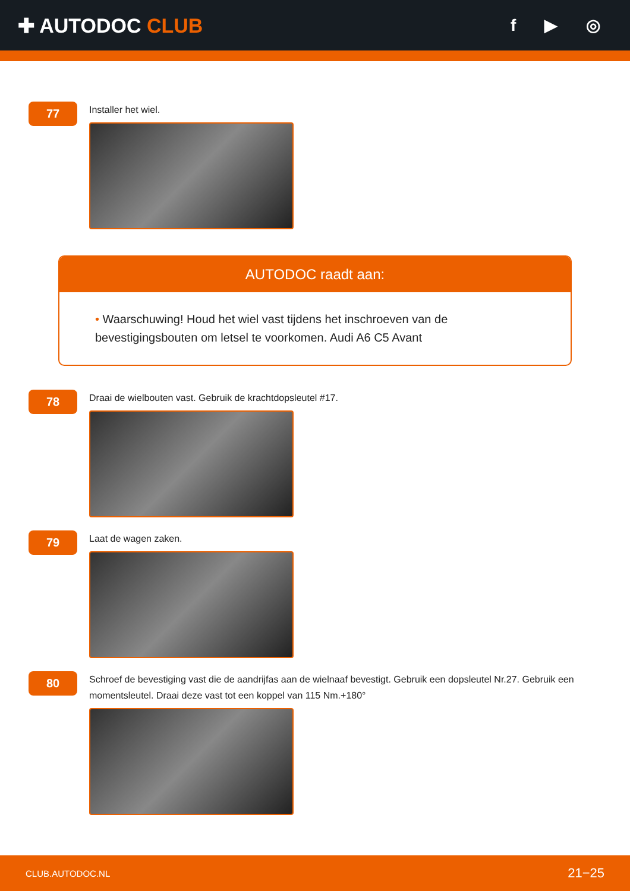✚ AUTODOC CLUB
f ▶ ◎
77
Installer het wiel.
AUTODOC raadt aan:
• Waarschuwing! Houd het wiel vast tijdens het inschroeven van de bevestigingsbouten om letsel te voorkomen. Audi A6 C5 Avant
78
Draai de wielbouten vast. Gebruik de krachtdopsleutel #17.
79
Laat de wagen zaken.
80
Schroef de bevestiging vast die de aandrijfas aan de wielnaaf bevestigt. Gebruik een dopsleutel Nr.27. Gebruik een momentsleutel. Draai deze vast tot een koppel van 115 Nm.+180°
CLUB.AUTODOC.NL 21−25